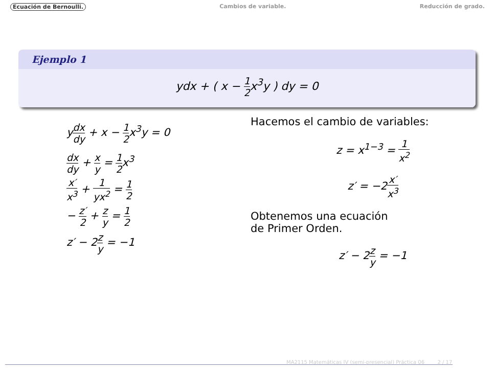Ecuación de Bernoulli. Cambios de variable. Reducción de grado.
Ejemplo 1
ydx + ( x − 1 2x<sup>3</sup>y ) dy = 0
ydx dy + x − 1 2x<sup>3</sup>y = 0
dx dy + x y = 1 2x<sup>3</sup>
x′ x<sup>3</sup> + 1 yx<sup>2</sup> = 1 2
− z′ 2 + z y = 1 2
z′ − 2z y = −1
Hacemos el cambio de variables:
z = x<sup>1−3</sup> = 1 x<sup>2</sup>
z′ = −2x′ x<sup>3</sup>
Obtenemos una ecuación
de Primer Orden.
z′ − 2z y = −1
MA2115 Matemáticas IV (semi-presencial) Práctica 06 2 / 17